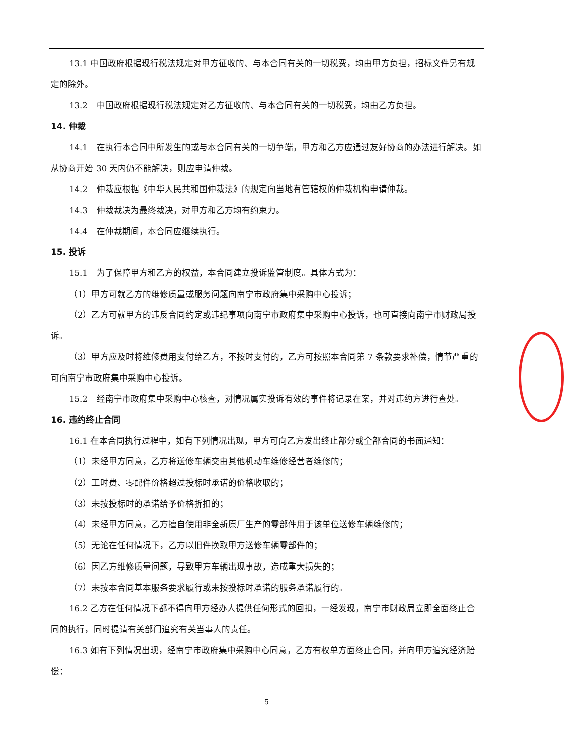13.1 中国政府根据现行税法规定对甲方征收的、与本合同有关的一切税费，均由甲方负担，招标文件另有规定的除外。
13.2　中国政府根据现行税法规定对乙方征收的、与本合同有关的一切税费，均由乙方负担。
14. 仲裁
14.1　在执行本合同中所发生的或与本合同有关的一切争端，甲方和乙方应通过友好协商的办法进行解决。如从协商开始 30 天内仍不能解决，则应申请仲裁。
14.2　仲裁应根据《中华人民共和国仲裁法》的规定向当地有管辖权的仲裁机构申请仲裁。
14.3　仲裁裁决为最终裁决，对甲方和乙方均有约束力。
14.4　在仲裁期间，本合同应继续执行。
15. 投诉
15.1　为了保障甲方和乙方的权益，本合同建立投诉监管制度。具体方式为：
（1）甲方可就乙方的维修质量或服务问题向南宁市政府集中采购中心投诉；
（2）乙方可就甲方的违反合同约定或违纪事项向南宁市政府集中采购中心投诉，也可直接向南宁市财政局投诉。
（3）甲方应及时将维修费用支付给乙方，不按时支付的，乙方可按照本合同第 7 条款要求补偿，情节严重的可向南宁市政府集中采购中心投诉。
15.2　经南宁市政府集中采购中心核查，对情况属实投诉有效的事件将记录在案，并对违约方进行查处。
16. 违约终止合同
16.1 在本合同执行过程中，如有下列情况出现，甲方可向乙方发出终止部分或全部合同的书面通知：
（1）未经甲方同意，乙方将送修车辆交由其他机动车维修经营者维修的；
（2）工时费、零配件价格超过投标时承诺的价格收取的；
（3）未按投标时的承诺给予价格折扣的；
（4）未经甲方同意，乙方擅自使用非全新原厂生产的零部件用于该单位送修车辆维修的；
（5）无论在任何情况下，乙方以旧件换取甲方送修车辆零部件的；
（6）因乙方维修质量问题，导致甲方车辆出现事故，造成重大损失的；
（7）未按本合同基本服务要求履行或未按投标时承诺的服务承诺履行的。
16.2 乙方在任何情况下都不得向甲方经办人提供任何形式的回扣，一经发现，南宁市财政局立即全面终止合同的执行，同时提请有关部门追究有关当事人的责任。
16.3 如有下列情况出现，经南宁市政府集中采购中心同意，乙方有权单方面终止合同，并向甲方追究经济赔偿：
5